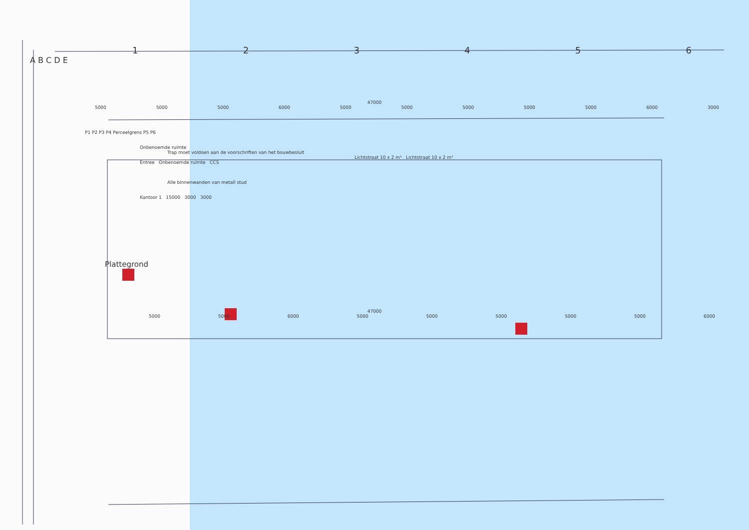1 2 3 4 5 6
A B C D E
47000
5000 5000 5000 6000 5000 5000 5000 5000 5000 6000 3000
P1 P2 P3 P4 Perceelgrens P5 P6
Onbenoemde ruimte
Trap moet voldoen aan de voorschriften van het bouwbesluit
Lichtstraat 10 x 2 m¹ Lichtstraat 10 x 2 m¹
Entree Onbenoemde ruimte CCS
Alle binnenwanden van metall stud
Kantoor 1 15000 3000 3000
Plattegrond
47000
5000 5000 6000 5000 5000 5000 5000 5000 6000